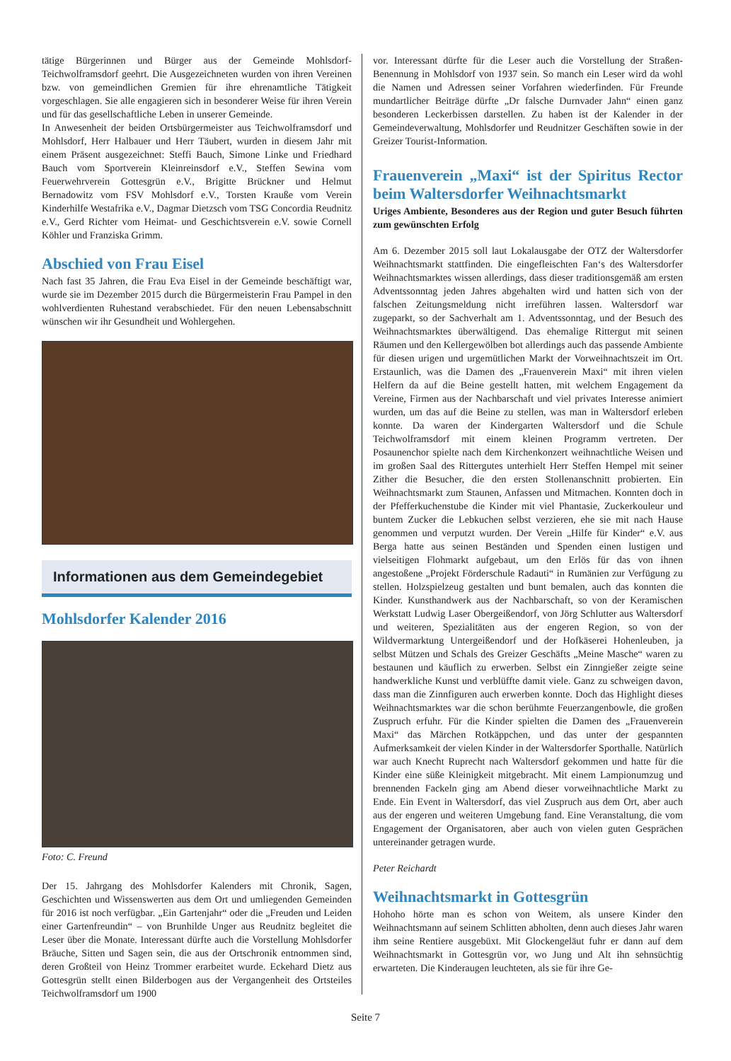tätige Bürgerinnen und Bürger aus der Gemeinde Mohlsdorf-Teichwolframsdorf geehrt. Die Ausgezeichneten wurden von ihren Vereinen bzw. von gemeindlichen Gremien für ihre ehrenamtliche Tätigkeit vorgeschlagen. Sie alle engagieren sich in besonderer Weise für ihren Verein und für das gesellschaftliche Leben in unserer Gemeinde.
In Anwesenheit der beiden Ortsbürgermeister aus Teichwolframsdorf und Mohlsdorf, Herr Halbauer und Herr Täubert, wurden in diesem Jahr mit einem Präsent ausgezeichnet: Steffi Bauch, Simone Linke und Friedhard Bauch vom Sportverein Kleinreinsdorf e.V., Steffen Sewina vom Feuerwehrverein Gottesgrün e.V., Brigitte Brückner und Helmut Bernadowitz vom FSV Mohlsdorf e.V., Torsten Kraußе vom Verein Kinderhilfe Westafrika e.V., Dagmar Dietzsch vom TSG Concordia Reudnitz e.V., Gerd Richter vom Heimat- und Geschichtsverein e.V. sowie Cornell Köhler und Franziska Grimm.
Abschied von Frau Eisel
Nach fast 35 Jahren, die Frau Eva Eisel in der Gemeinde beschäftigt war, wurde sie im Dezember 2015 durch die Bürgermeisterin Frau Pampel in den wohlverdienten Ruhestand verabschiedet. Für den neuen Lebensabschnitt wünschen wir ihr Gesundheit und Wohlergehen.
Informationen aus dem Gemeindegebiet
Mohlsdorfer Kalender 2016
Foto: C. Freund
Der 15. Jahrgang des Mohlsdorfer Kalenders mit Chronik, Sagen, Geschichten und Wissenswerten aus dem Ort und umliegenden Gemeinden für 2016 ist noch verfügbar. „Ein Gartenjahr“ oder die „Freuden und Leiden einer Gartenfreundin“ – von Brunhilde Unger aus Reudnitz begleitet die Leser über die Monate. Interessant dürfte auch die Vorstellung Mohlsdorfer Bräuche, Sitten und Sagen sein, die aus der Ortschronik entnommen sind, deren Großteil von Heinz Trommer erarbeitet wurde. Eckehard Dietz aus Gottesgrün stellt einen Bilderbogen aus der Vergangenheit des Ortsteiles Teichwolframsdorf um 1900
vor. Interessant dürfte für die Leser auch die Vorstellung der Straßen-Benennung in Mohlsdorf von 1937 sein. So manch ein Leser wird da wohl die Namen und Adressen seiner Vorfahren wiederfinden. Für Freunde mundartlicher Beiträge dürfte „Dr falsche Durnvader Jahn“ einen ganz besonderen Leckerbissen darstellen. Zu haben ist der Kalender in der Gemeindeverwaltung, Mohlsdorfer und Reudnitzer Geschäften sowie in der Greizer Tourist-Information.
Frauenverein „Maxi“ ist der Spiritus Rector beim Waltersdorfer Weihnachtsmarkt
Uriges Ambiente, Besonderes aus der Region und guter Besuch führten zum gewünschten Erfolg
Am 6. Dezember 2015 soll laut Lokalausgabe der OTZ der Waltersdorfer Weihnachtsmarkt stattfinden. Die eingefleischten Fan‘s des Waltersdorfer Weihnachtsmarktes wissen allerdings, dass dieser traditionsgemäß am ersten Adventssonntag jeden Jahres abgehalten wird und hatten sich von der falschen Zeitungsmeldung nicht irreführen lassen. Waltersdorf war zugeparkt, so der Sachverhalt am 1. Adventssonntag, und der Besuch des Weihnachtsmarktes überwältigend. Das ehemalige Rittergut mit seinen Räumen und den Kellergewölben bot allerdings auch das passende Ambiente für diesen urigen und urgemütlichen Markt der Vorweihnachtszeit im Ort. Erstaunlich, was die Damen des „Frauenverein Maxi“ mit ihren vielen Helfern da auf die Beine gestellt hatten, mit welchem Engagement da Vereine, Firmen aus der Nachbarschaft und viel privates Interesse animiert wurden, um das auf die Beine zu stellen, was man in Waltersdorf erleben konnte. Da waren der Kindergarten Waltersdorf und die Schule Teichwolframsdorf mit einem kleinen Programm vertreten. Der Posaunenchor spielte nach dem Kirchenkonzert weihnachtliche Weisen und im großen Saal des Rittergutes unterhielt Herr Steffen Hempel mit seiner Zither die Besucher, die den ersten Stollenanschnitt probierten. Ein Weihnachtsmarkt zum Staunen, Anfassen und Mitmachen. Konnten doch in der Pfefferkuchenstube die Kinder mit viel Phantasie, Zuckerkouleur und buntem Zucker die Lebkuchen selbst verzieren, ehe sie mit nach Hause genommen und verputzt wurden. Der Verein „Hilfe für Kinder“ e.V. aus Berga hatte aus seinen Beständen und Spenden einen lustigen und vielseitigen Flohmarkt aufgebaut, um den Erlös für das von ihnen angestoßene „Projekt Förderschule Radauti“ in Rumänien zur Verfügung zu stellen. Holzspielzeug gestalten und bunt bemalen, auch das konnten die Kinder. Kunsthandwerk aus der Nachbarschaft, so von der Keramischen Werkstatt Ludwig Laser Obergeißendorf, von Jörg Schlutter aus Waltersdorf und weiteren, Spezialitäten aus der engeren Region, so von der Wildvermarktung Untergeißendorf und der Hofkäserei Hohenleuben, ja selbst Mützen und Schals des Greizer Geschäfts „Meine Masche“ waren zu bestaunen und käuflich zu erwerben. Selbst ein Zinngießer zeigte seine handwerkliche Kunst und verblüffte damit viele. Ganz zu schweigen davon, dass man die Zinnfiguren auch erwerben konnte. Doch das Highlight dieses Weihnachtsmarktes war die schon berühmte Feuerzangenbowle, die großen Zuspruch erfuhr. Für die Kinder spielten die Damen des „Frauenverein Maxi“ das Märchen Rotkäppchen, und das unter der gespannten Aufmerksamkeit der vielen Kinder in der Waltersdorfer Sporthalle. Natürlich war auch Knecht Ruprecht nach Waltersdorf gekommen und hatte für die Kinder eine süße Kleinigkeit mitgebracht. Mit einem Lampionumzug und brennenden Fackeln ging am Abend dieser vorweihnachtliche Markt zu Ende. Ein Event in Waltersdorf, das viel Zuspruch aus dem Ort, aber auch aus der engeren und weiteren Umgebung fand. Eine Veranstaltung, die vom Engagement der Organisatoren, aber auch von vielen guten Gesprächen untereinander getragen wurde.
Peter Reichardt
Weihnachtsmarkt in Gottesgrün
Hohoho hörte man es schon von Weitem, als unsere Kinder den Weihnachtsmann auf seinem Schlitten abholten, denn auch dieses Jahr waren ihm seine Rentiere ausgebüxt. Mit Glockengeläut fuhr er dann auf dem Weihnachtsmarkt in Gottesgrün vor, wo Jung und Alt ihn sehnsüchtig erwarteten. Die Kinderaugen leuchteten, als sie für ihre Ge-
Seite 7